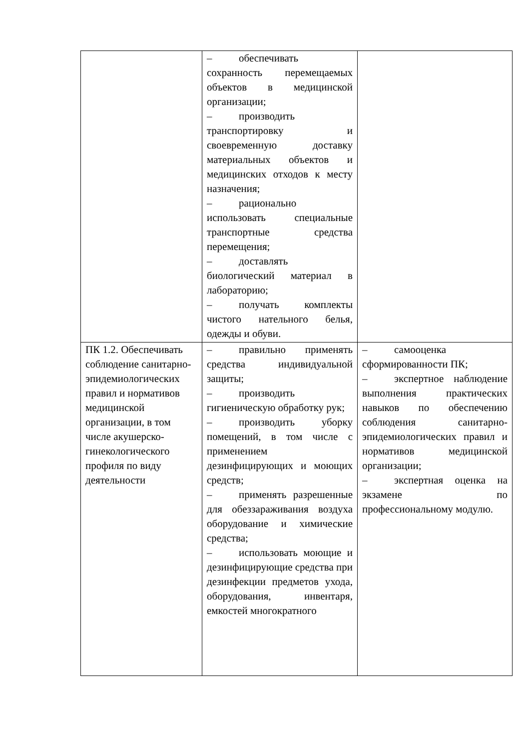| | – обеспечивать сохранность перемещаемых объектов в медицинской организации; – производить транспортировку и своевременную доставку материальных объектов и медицинских отходов к месту назначения; – рационально использовать специальные транспортные средства перемещения; – доставлять биологический материал в лабораторию; – получать комплекты чистого нательного белья, одежды и обуви. | |
| ПК 1.2. Обеспечивать соблюдение санитарно-эпидемиологических правил и нормативов медицинской организации, в том числе акушерско-гинекологического профиля по виду деятельности | – правильно применять средства индивидуальной защиты; – производить гигиеническую обработку рук; – производить уборку помещений, в том числе с применением дезинфицирующих и моющих средств; – применять разрешенные для обеззараживания воздуха оборудование и химические средства; – использовать моющие и дезинфицирующие средства при дезинфекции предметов ухода, оборудования, инвентаря, емкостей многократного | – самооценка сформированности ПК; – экспертное наблюдение выполнения практических навыков по обеспечению соблюдения санитарно-эпидемиологических правил и нормативов медицинской организации; – экспертная оценка на экзамене по профессиональному модулю. |